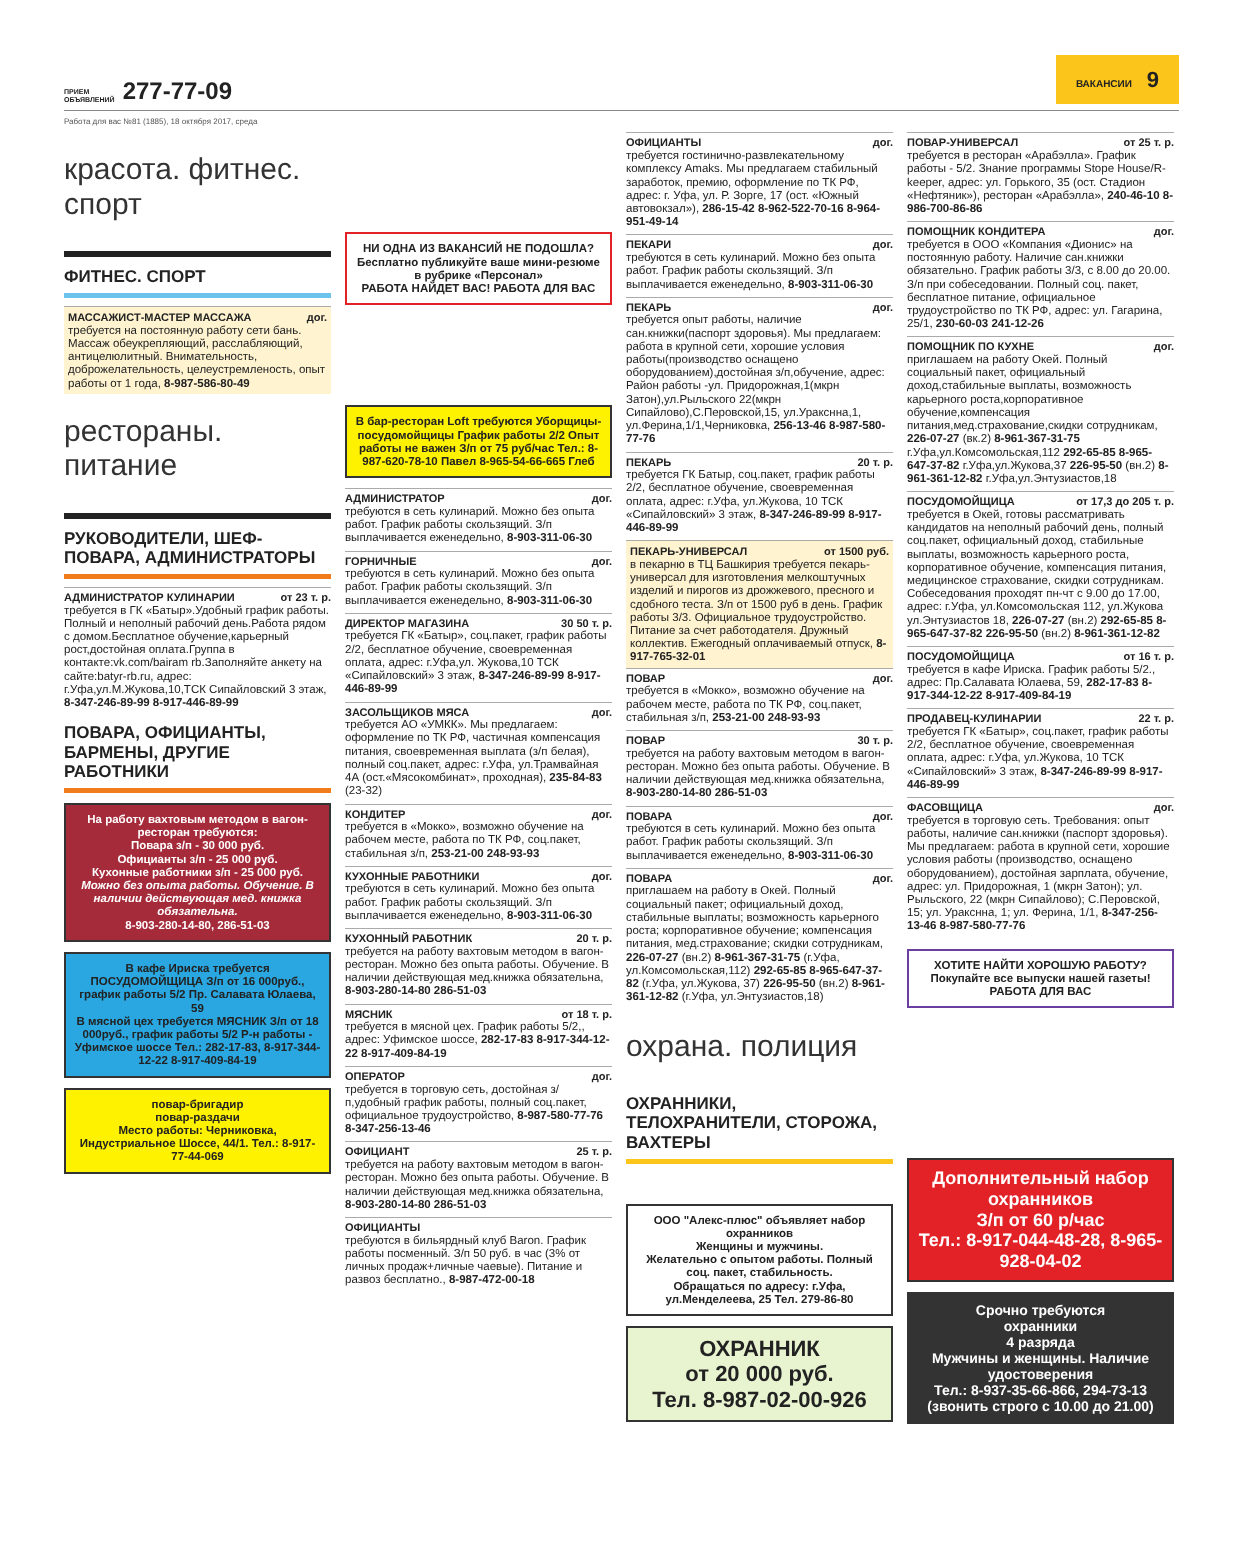ПРИЕМ
ОБЪЯВЛЕНИЙ 277-77-09 ВАКАНСИИ 9
Работа для вас №81 (1885), 18 октября 2017, среда
красота. фитнес. спорт
ФИТНЕС. СПОРТ
МАССАЖИСТ-МАСТЕР МАССАЖА дог.
требуется на постоянную работу сети бань. Массаж обеукрепляющий, расслабляющий, антицелюлитный. Внимательность, доброжелательность, целеустремленость, опыт работы от 1 года, 8-987-586-80-49
рестораны. питание
РУКОВОДИТЕЛИ, ШЕФ-ПОВАРА, АДМИНИСТРАТОРЫ
АДМИНИСТРАТОР КУЛИНАРИИ от 23 т. р.
требуется в ГК «Батыр».Удобный график работы. Полный и неполный рабочий день.Работа рядом с домом.Бесплатное обучение,карьерный рост,достойная оплата.Группа в контакте:vk.com/bairam rb.Заполняйте анкету на сайте:batyr-rb.ru, адрес: г.Уфа,ул.М.Жукова,10,ТСК Сипайловский 3 этаж, 8-347-246-89-99 8-917-446-89-99
ПОВАРА, ОФИЦИАНТЫ, БАРМЕНЫ, ДРУГИЕ РАБОТНИКИ
На работу вахтовым методом в вагон-ресторан требуются:
Повара з/п - 30 000 руб.
Официанты з/п - 25 000 руб.
Кухонные работники з/п - 25 000 руб.
Можно без опыта работы. Обучение. В наличии действующая мед. книжка обязательна.
8-903-280-14-80, 286-51-03
В кафе Ириска требуется ПОСУДОМОЙЩИЦА З/п от 16 000руб., график работы 5/2 Пр. Салавата Юлаева, 59
В мясной цех требуется МЯСНИК З/п от 18 000руб., график работы 5/2 Р-н работы - Уфимское шоссе Тел.: 282-17-83, 8-917-344-12-22 8-917-409-84-19
повар-бригадир
повар-раздачи
Место работы: Черниковка, Индустриальное Шоссе, 44/1. Тел.: 8-917-77-44-069
НИ ОДНА ИЗ ВАКАНСИЙ НЕ ПОДОШЛА?
Бесплатно публикуйте ваше мини-резюме в рубрике «Персонал»
РАБОТА НАЙДЕТ ВАС! РАБОТА ДЛЯ ВАС
В бар-ресторан Loft требуются Уборщицы-посудомойщицы График работы 2/2 Опыт работы не важен З/п от 75 руб/час Тел.: 8-987-620-78-10 Павел 8-965-54-66-665 Глеб
АДМИНИСТРАТОР дог.
требуются в сеть кулинарий. Можно без опыта работ. График работы скользящий. З/п выплачивается еженедельно, 8-903-311-06-30
ГОРНИЧНЫЕ дог.
требуются в сеть кулинарий. Можно без опыта работ. График работы скользящий. З/п выплачивается еженедельно, 8-903-311-06-30
ДИРЕКТОР МАГАЗИНА 30 50 т. р.
требуется ГК «Батыр», соц.пакет, график работы 2/2, бесплатное обучение, своевременная оплата, адрес: г.Уфа,ул. Жукова,10 ТСК «Сипайловский» 3 этаж, 8-347-246-89-99 8-917-446-89-99
ЗАСОЛЬЩИКОВ МЯСА дог.
требуется АО «УМКК». Мы предлагаем: оформление по ТК РФ, частичная компенсация питания, своевременная выплата (з/п белая), полный соц.пакет, адрес: г.Уфа, ул.Трамвайная 4А (ост.«Мясокомбинат», проходная), 235-84-83 (23-32)
КОНДИТЕР дог.
требуется в «Мокко», возможно обучение на рабочем месте, работа по ТК РФ, соц.пакет, стабильная з/п, 253-21-00 248-93-93
КУХОННЫЕ РАБОТНИКИ дог.
требуются в сеть кулинарий. Можно без опыта работ. График работы скользящий. З/п выплачивается еженедельно, 8-903-311-06-30
КУХОННЫЙ РАБОТНИК 20 т. р.
требуется на работу вахтовым методом в вагон-ресторан. Можно без опыта работы. Обучение. В наличии действующая мед.книжка обязательна, 8-903-280-14-80 286-51-03
МЯСНИК от 18 т. р.
требуется в мясной цех. График работы 5/2,, адрес: Уфимское шоссе, 282-17-83 8-917-344-12-22 8-917-409-84-19
ОПЕРАТОР дог.
требуется в торговую сеть, достойная з/п,удобный график работы, полный соц.пакет, официальное трудоустройство, 8-987-580-77-76 8-347-256-13-46
ОФИЦИАНТ 25 т. р.
требуется на работу вахтовым методом в вагон-ресторан. Можно без опыта работы. Обучение. В наличии действующая мед.книжка обязательна, 8-903-280-14-80 286-51-03
ОФИЦИАНТЫ
требуются в бильярдный клуб Baron. График работы посменный. З/п 50 руб. в час (3% от личных продаж+личные чаевые). Питание и развоз бесплатно., 8-987-472-00-18
ОФИЦИАНТЫ дог.
требуется гостинично-развлекательному комплексу Amaks. Мы предлагаем стабильный заработок, премию, оформление по ТК РФ, адрес: г. Уфа, ул. Р. Зорге, 17 (ост. «Южный автовокзал»), 286-15-42 8-962-522-70-16 8-964-951-49-14
ПЕКАРИ дог.
требуются в сеть кулинарий. Можно без опыта работ. График работы скользящий. З/п выплачивается еженедельно, 8-903-311-06-30
ПЕКАРЬ дог.
требуется опыт работы, наличие сан.книжки(паспорт здоровья). Мы предлагаем: работа в крупной сети, хорошие условия работы(производство оснащено оборудованием),достойная з/п,обучение, адрес: Район работы -ул. Придорожная,1(мкрн Затон),ул.Рыльского 22(мкрн Сипайлово),С.Перовской,15, ул.Уракснна,1, ул.Ферина,1/1,Черниковка, 256-13-46 8-987-580-77-76
ПЕКАРЬ 20 т. р.
требуется ГК Батыр, соц.пакет, график работы 2/2, бесплатное обучение, своевременная оплата, адрес: г.Уфа, ул.Жукова, 10 ТСК «Сипайловский» 3 этаж, 8-347-246-89-99 8-917-446-89-99
ПЕКАРЬ-УНИВЕРСАЛ от 1500 руб.
в пекарню в ТЦ Башкирия требуется пекарь-универсал для изготовления мелкоштучных изделий и пирогов из дрожжевого, пресного и сдобного теста. З/п от 1500 руб в день. График работы 3/3. Официальное трудоустройство. Питание за счет работодателя. Дружный коллектив. Ежегодный оплачиваемый отпуск, 8-917-765-32-01
ПОВАР дог.
требуется в «Мокко», возможно обучение на рабочем месте, работа по ТК РФ, соц.пакет, стабильная з/п, 253-21-00 248-93-93
ПОВАР 30 т. р.
требуется на работу вахтовым методом в вагон-ресторан. Можно без опыта работы. Обучение. В наличии действующая мед.книжка обязательна, 8-903-280-14-80 286-51-03
ПОВАРА дог.
требуются в сеть кулинарий. Можно без опыта работ. График работы скользящий. З/п выплачивается еженедельно, 8-903-311-06-30
ПОВАРА дог.
приглашаем на работу в Окей. Полный социальный пакет; официальный доход, стабильные выплаты; возможность карьерного роста; корпоративное обучение; компенсация питания, мед.страхование; скидки сотрудникам, 226-07-27 (вн.2) 8-961-367-31-75 (г.Уфа, ул.Комсомольская,112) 292-65-85 8-965-647-37-82 (г.Уфа, ул.Жукова, 37) 226-95-50 (вн.2) 8-961-361-12-82 (г.Уфа, ул.Энтузиастов,18)
охрана. полиция
ОХРАННИКИ, ТЕЛОХРАНИТЕЛИ, СТОРОЖА, ВАХТЕРЫ
ООО "Алекс-плюс" объявляет набор охранников
Женщины и мужчины.
Желательно с опытом работы. Полный соц. пакет, стабильность.
Обращаться по адресу: г.Уфа, ул.Менделеева, 25 Тел. 279-86-80
ОХРАННИК
от 20 000 руб.
Тел. 8-987-02-00-926
ПОВАР-УНИВЕРСАЛ от 25 т. р.
требуется в ресторан «Арабэлла». График работы - 5/2. Знание программы Stope House/R-keeper, адрес: ул. Горького, 35 (ост. Стадион «Нефтяник»), ресторан «Арабэлла», 240-46-10 8-986-700-86-86
ПОМОЩНИК КОНДИТЕРА дог.
требуется в ООО «Компания «Дионис» на постоянную работу. Наличие сан.книжки обязательно. График работы 3/3, с 8.00 до 20.00. З/п при собеседовании. Полный соц. пакет, бесплатное питание, официальное трудоустройство по ТК РФ, адрес: ул. Гагарина, 25/1, 230-60-03 241-12-26
ПОМОЩНИК ПО КУХНЕ дог.
приглашаем на работу Окей. Полный социальный пакет, официальный доход,стабильные выплаты, возможность карьерного роста,корпоративное обучение,компенсация питания,мед.страхование,скидки сотрудникам, 226-07-27 (вк.2) 8-961-367-31-75 г.Уфа,ул.Комсомольская,112 292-65-85 8-965-647-37-82 г.Уфа,ул.Жукова,37 226-95-50 (вн.2) 8-961-361-12-82 г.Уфа,ул.Энтузиастов,18
ПОСУДОМОЙЩИЦА от 17,3 до 205 т. р.
требуется в Окей, готовы рассматривать кандидатов на неполный рабочий день, полный соц.пакет, официальный доход, стабильные выплаты, возможность карьерного роста, корпоративное обучение, компенсация питания, медицинское страхование, скидки сотрудникам. Собеседования проходят пн-чт с 9.00 до 17.00, адрес: г.Уфа, ул.Комсомольская 112, ул.Жукова ул.Энтузиастов 18, 226-07-27 (вн.2) 292-65-85 8-965-647-37-82 226-95-50 (вн.2) 8-961-361-12-82
ПОСУДОМОЙЩИЦА от 16 т. р.
требуется в кафе Ириска. График работы 5/2., адрес: Пр.Салавата Юлаева, 59, 282-17-83 8-917-344-12-22 8-917-409-84-19
ПРОДАВЕЦ-КУЛИНАРИИ 22 т. р.
требуется ГК «Батыр», соц.пакет, график работы 2/2, бесплатное обучение, своевременная оплата, адрес: г.Уфа, ул.Жукова, 10 ТСК «Сипайловский» 3 этаж, 8-347-246-89-99 8-917-446-89-99
ФАСОВЩИЦА дог.
требуется в торговую сеть. Требования: опыт работы, наличие сан.книжки (паспорт здоровья). Мы предлагаем: работа в крупной сети, хорошие условия работы (производство, оснащено оборудованием), достойная зарплата, обучение, адрес: ул. Придорожная, 1 (мкрн Затон); ул. Рыльского, 22 (мкрн Сипайлово); С.Перовской, 15; ул. Уракснна, 1; ул. Ферина, 1/1, 8-347-256-13-46 8-987-580-77-76
ХОТИТЕ НАЙТИ ХОРОШУЮ РАБОТУ?
Покупайте все выпуски нашей газеты! РАБОТА ДЛЯ ВАС
Дополнительный набор
охранников
З/п от 60 р/час
Тел.: 8-917-044-48-28, 8-965-928-04-02
Срочно требуются
охранники
4 разряда
Мужчины и женщины. Наличие удостоверения
Тел.: 8-937-35-66-866, 294-73-13
(звонить строго с 10.00 до 21.00)